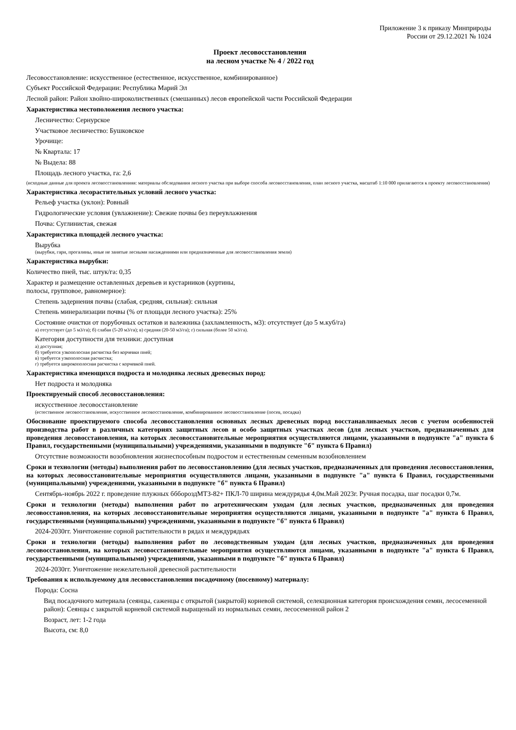Приложение 3 к приказу Минприроды
России от 29.12.2021 № 1024
Проект лесовосстановления
на лесном участке № 4 / 2022 год
Лесовосстановление: искусственное (естественное, искусственное, комбинированное)
Субъект Российской Федерации: Республика Марий Эл
Лесной район: Район хвойно-широколиственных (смешанных) лесов европейской части Российской Федерации
Характеристика местоположения лесного участка:
Лесничество: Сернурское
Участковое лесничество: Бушковское
Урочище:
№ Квартала: 17
№ Выдела: 88
Площадь лесного участка, га: 2,6
(исходные данные для проекта лесовосстановленияя: материалы обследования лесного участка при выборе способа лесовосстановления, план лесного участка, масштаб 1:10 000 прилагаются к проекту лесовосстановления)
Характеристика лесорастительных условий лесного участка:
Рельеф участка (уклон): Ровный
Гидрологические условия (увлажнение): Свежие почвы без переувлажнения
Почва: Суглинистая, свежая
Характеристика площадей лесного участка:
Вырубка
(вырубки, гари, прогалины, иные не занятые лесными насаждениями или предназначенные для лесовосстановления земли)
Характеристика вырубки:
Количество пней, тыс. штук/га: 0,35
Характер и размещение оставленных деревьев и кустарников (куртины,
полосы, групповое, равномерное):
Степень задернения почвы (слабая, средняя, сильная): сильная
Степень минерализации почвы (% от площади лесного участка): 25%
Состояние очистки от порубочных остатков и валежника (захламленность, м3): отсутствует (до 5 м.куб/га)
а) отсутствует (до 5 м3/га); б) слабая (5-20 м3/га); в) средняя (20-50 м3/га); г) сильная (более 50 м3/га).
Категория доступности для техники: доступная
а) доступная;
б) требуется узкополосная расчистка без корчевки пней;
в) требуется узкополосная расчистка;
г) требуется широкополосная расчистка с корчевкой пней.
Характеристика имеющихся подроста и молодняка лесных древесных пород:
Нет подроста и молодняка
Проектируемый способ лесовосстановления:
искусственное лесовосстановление
(естественное лесовосстановление, искусственное лесовосстановление, комбинированное лесовосстановление (посев, посадка)
Обоснование проектируемого способа лесовосстановления основных лесных древесных пород восстанавливаемых лесов с учетом особенностей производства работ в различных категориях защитных лесов и особо защитных участках лесов (для лесных участков, предназначенных для проведения лесовосстановления, на которых лесовосстановительные мероприятия осуществляются лицами, указанными в подпункте "а" пункта 6 Правил, государственными (муниципальными) учреждениями, указанными в подпункте "б" пункта 6 Правил)
Отсутствие возможности возобновления жизнеспособным подростом и естественным семенным возобновлением
Сроки и технологии (методы) выполнения работ по лесовосстановлению (для лесных участков, предназначенных для проведения лесовосстановления, на которых лесовосстановительные мероприятия осуществляются лицами, указанными в подпункте "а" пункта 6 Правил, государственными (муниципальными) учреждениями, указанными в подпункте "б" пункта 6 Правил)
Сентябрь-ноябрь 2022 г. проведение плужных бббороздМТЗ-82+ ПКЛ-70 ширина междурядья 4,0м.Май 2023г. Ручная посадка, шаг посадки 0,7м.
Сроки и технологии (методы) выполнения работ по агротехническим уходам (для лесных участков, предназначенных для проведения лесовосстановления, на которых лесовосстановительные мероприятия осуществляются лицами, указанными в подпункте "а" пункта 6 Правил, государственными (муниципальными) учреждениями, указанными в подпункте "б" пункта 6 Правил)
2024-2030гг. Уничтожение сорной растительности в рядах и междурядьях
Сроки и технологии (методы) выполнения работ по лесоводственным уходам (для лесных участков, предназначенных для проведения лесовосстановления, на которых лесовосстановительные мероприятия осуществляются лицами, указанными в подпункте "а" пункта 6 Правил, государственными (муниципальными) учреждениями, указанными в подпункте "б" пункта 6 Правил)
2024-2030гг. Уничтожение нежелательной древесной растительности
Требования к используемому для лесовосстановления посадочному (посевному) материалу:
Порода: Сосна
Вид посадочного материала (сеянцы, саженцы с открытой (закрытой) корневой системой, селекционная категория происхождения семян, лесосеменной район): Сеянцы с закрытой корневой системой выращеный из нормальных семян, лесосеменной район 2
Возраст, лет: 1-2 года
Высота, см: 8,0